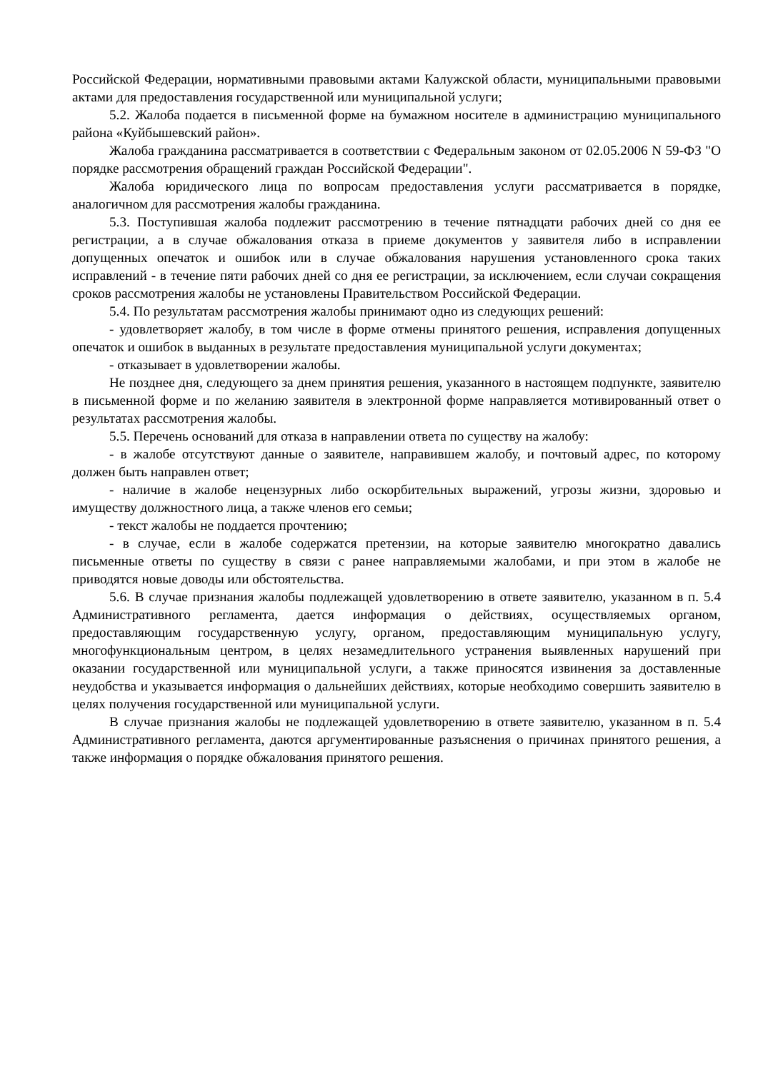Российской Федерации, нормативными правовыми актами Калужской области, муниципальными правовыми актами для предоставления государственной или муниципальной услуги;
5.2. Жалоба подается в письменной форме на бумажном носителе в администрацию муниципального района «Куйбышевский район».
Жалоба гражданина рассматривается в соответствии с Федеральным законом от 02.05.2006 N 59-ФЗ "О порядке рассмотрения обращений граждан Российской Федерации".
Жалоба юридического лица по вопросам предоставления услуги рассматривается в порядке, аналогичном для рассмотрения жалобы гражданина.
5.3. Поступившая жалоба подлежит рассмотрению в течение пятнадцати рабочих дней со дня ее регистрации, а в случае обжалования отказа в приеме документов у заявителя либо в исправлении допущенных опечаток и ошибок или в случае обжалования нарушения установленного срока таких исправлений - в течение пяти рабочих дней со дня ее регистрации, за исключением, если случаи сокращения сроков рассмотрения жалобы не установлены Правительством Российской Федерации.
5.4. По результатам рассмотрения жалобы принимают одно из следующих решений:
- удовлетворяет жалобу, в том числе в форме отмены принятого решения, исправления допущенных опечаток и ошибок в выданных в результате предоставления муниципальной услуги документах;
- отказывает в удовлетворении жалобы.
Не позднее дня, следующего за днем принятия решения, указанного в настоящем подпункте, заявителю в письменной форме и по желанию заявителя в электронной форме направляется мотивированный ответ о результатах рассмотрения жалобы.
5.5. Перечень оснований для отказа в направлении ответа по существу на жалобу:
- в жалобе отсутствуют данные о заявителе, направившем жалобу, и почтовый адрес, по которому должен быть направлен ответ;
- наличие в жалобе нецензурных либо оскорбительных выражений, угрозы жизни, здоровью и имуществу должностного лица, а также членов его семьи;
- текст жалобы не поддается прочтению;
- в случае, если в жалобе содержатся претензии, на которые заявителю многократно давались письменные ответы по существу в связи с ранее направляемыми жалобами, и при этом в жалобе не приводятся новые доводы или обстоятельства.
5.6. В случае признания жалобы подлежащей удовлетворению в ответе заявителю, указанном в п. 5.4 Административного регламента, дается информация о действиях, осуществляемых органом, предоставляющим государственную услугу, органом, предоставляющим муниципальную услугу, многофункциональным центром, в целях незамедлительного устранения выявленных нарушений при оказании государственной или муниципальной услуги, а также приносятся извинения за доставленные неудобства и указывается информация о дальнейших действиях, которые необходимо совершить заявителю в целях получения государственной или муниципальной услуги.
В случае признания жалобы не подлежащей удовлетворению в ответе заявителю, указанном в п. 5.4 Административного регламента, даются аргументированные разъяснения о причинах принятого решения, а также информация о порядке обжалования принятого решения.